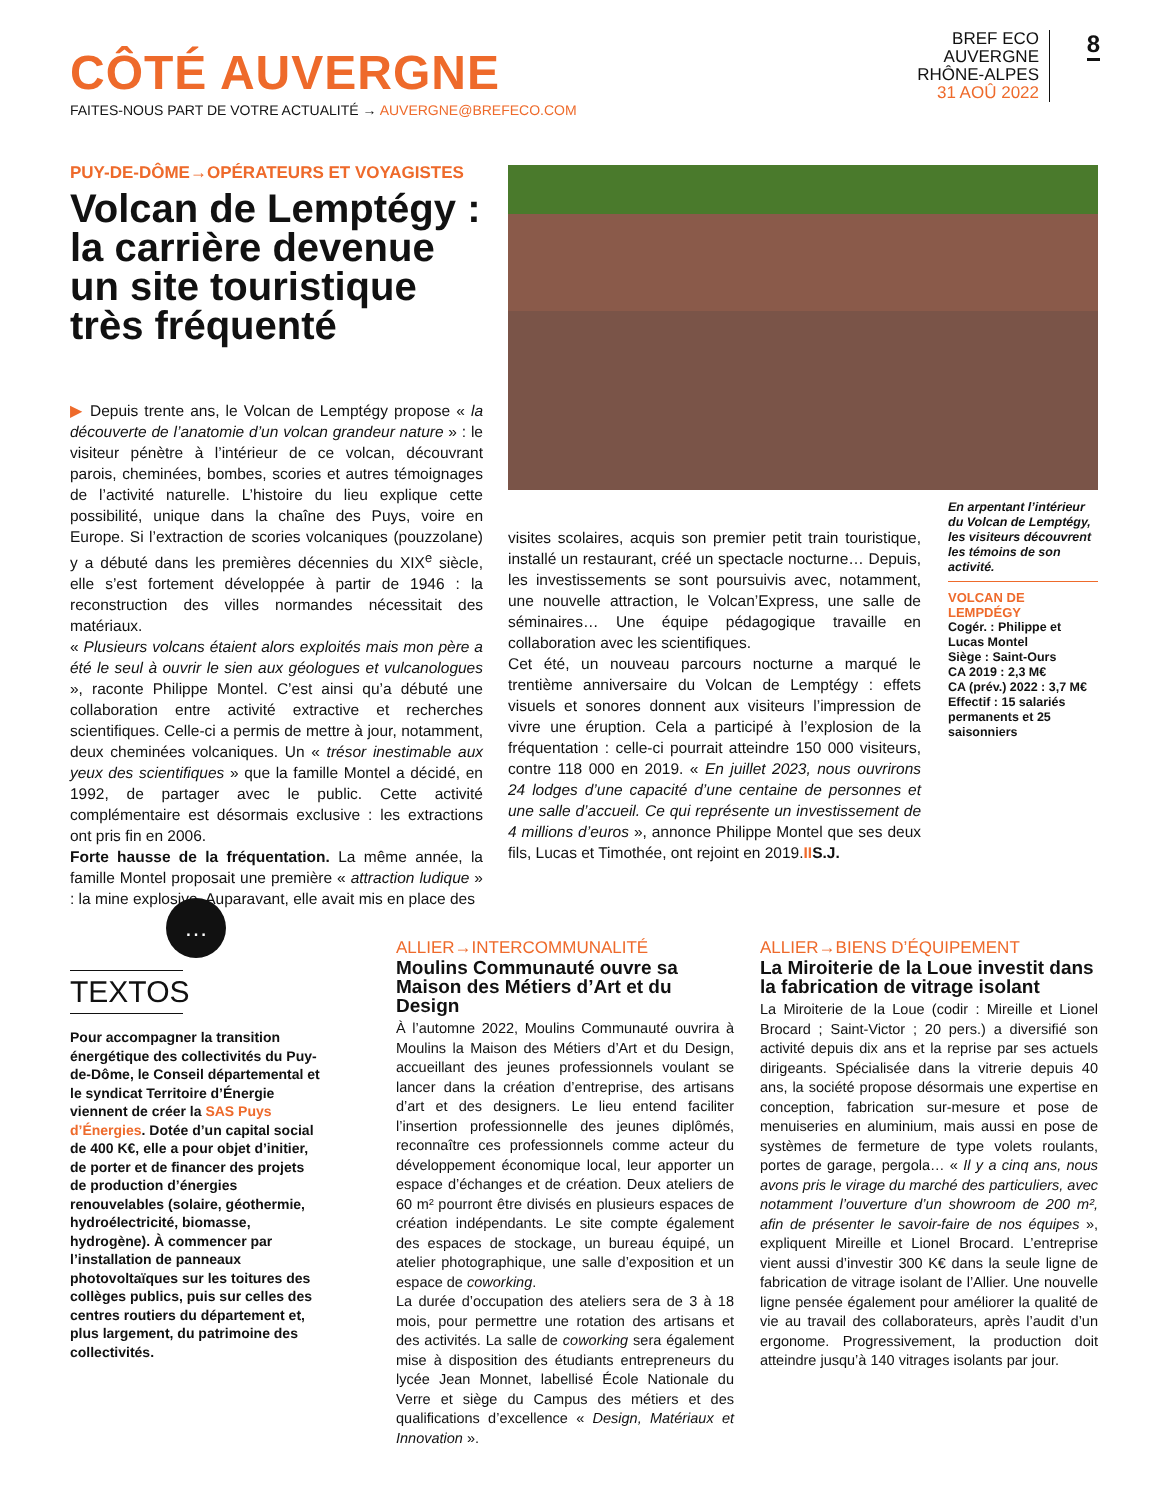CÔTÉ AUVERGNE
FAITES-NOUS PART DE VOTRE ACTUALITÉ → AUVERGNE@BREFECO.COM
BREF ECO
AUVERGNE
RHÔNE-ALPES
31 AOÛ 2022
8
PUY-DE-DÔME→OPÉRATEURS ET VOYAGISTES
Volcan de Lemptégy : la carrière devenue un site touristique très fréquenté
▶ Depuis trente ans, le Volcan de Lemptégy propose « la découverte de l’anatomie d’un volcan grandeur nature » : le visiteur pénètre à l’intérieur de ce volcan, découvrant parois, cheminées, bombes, scories et autres témoignages de l’activité naturelle. L’histoire du lieu explique cette possibilité, unique dans la chaîne des Puys, voire en Europe. Si l’extraction de scories volcaniques (pouzzolane) y a débuté dans les premières décennies du XIX<sup>e</sup> siècle, elle s’est fortement développée à partir de 1946 : la reconstruction des villes normandes nécessitait des matériaux.
« Plusieurs volcans étaient alors exploités mais mon père a été le seul à ouvrir le sien aux géologues et vulcanologues », raconte Philippe Montel. C’est ainsi qu’a débuté une collaboration entre activité extractive et recherches scientifiques. Celle-ci a permis de mettre à jour, notamment, deux cheminées volcaniques. Un « trésor inestimable aux yeux des scientifiques » que la famille Montel a décidé, en 1992, de partager avec le public. Cette activité complémentaire est désormais exclusive : les extractions ont pris fin en 2006.
Forte hausse de la fréquentation. La même année, la famille Montel proposait une première « attraction ludique » : la mine explosive. Auparavant, elle avait mis en place des
visites scolaires, acquis son premier petit train touristique, installé un restaurant, créé un spectacle nocturne… Depuis, les investissements se sont poursuivis avec, notamment, une nouvelle attraction, le Volcan’Express, une salle de séminaires… Une équipe pédagogique travaille en collaboration avec les scientifiques.
Cet été, un nouveau parcours nocturne a marqué le trentième anniversaire du Volcan de Lemptégy : effets visuels et sonores donnent aux visiteurs l’impression de vivre une éruption. Cela a participé à l’explosion de la fréquentation : celle-ci pourrait atteindre 150 000 visiteurs, contre 118 000 en 2019. « En juillet 2023, nous ouvrirons 24 lodges d’une capacité d’une centaine de personnes et une salle d’accueil. Ce qui représente un investissement de 4 millions d’euros », annonce Philippe Montel que ses deux fils, Lucas et Timothée, ont rejoint en 2019.II S.J.
En arpentant l’intérieur du Volcan de Lemptégy, les visiteurs découvrent les témoins de son activité.
VOLCAN DE LEMPDÉGY
Cogér. : Philippe et Lucas Montel
Siège : Saint-Ours
CA 2019 : 2,3 M€
CA (prév.) 2022 : 3,7 M€
Effectif : 15 salariés permanents et 25 saisonniers
…
TEXTOS
Pour accompagner la transition énergétique des collectivités du Puy-de-Dôme, le Conseil départemental et le syndicat Territoire d’Énergie viennent de créer la SAS Puys d’Énergies. Dotée d’un capital social de 400 K€, elle a pour objet d’initier, de porter et de financer des projets de production d’énergies renouvelables (solaire, géothermie, hydroélectricité, biomasse, hydrogène). À commencer par l’installation de panneaux photovoltaïques sur les toitures des collèges publics, puis sur celles des centres routiers du département et, plus largement, du patrimoine des collectivités.
ALLIER→INTERCOMMUNALITÉ
Moulins Communauté ouvre sa Maison des Métiers d’Art et du Design
À l’automne 2022, Moulins Communauté ouvrira à Moulins la Maison des Métiers d’Art et du Design, accueillant des jeunes professionnels voulant se lancer dans la création d’entreprise, des artisans d’art et des designers. Le lieu entend faciliter l’insertion professionnelle des jeunes diplômés, reconnaître ces professionnels comme acteur du développement économique local, leur apporter un espace d’échanges et de création. Deux ateliers de 60 m² pourront être divisés en plusieurs espaces de création indépendants. Le site compte également des espaces de stockage, un bureau équipé, un atelier photographique, une salle d’exposition et un espace de coworking.
La durée d’occupation des ateliers sera de 3 à 18 mois, pour permettre une rotation des artisans et des activités. La salle de coworking sera également mise à disposition des étudiants entrepreneurs du lycée Jean Monnet, labellisé École Nationale du Verre et siège du Campus des métiers et des qualifications d’excellence « Design, Matériaux et Innovation ».
ALLIER→BIENS D’ÉQUIPEMENT
La Miroiterie de la Loue investit dans la fabrication de vitrage isolant
La Miroiterie de la Loue (codir : Mireille et Lionel Brocard ; Saint-Victor ; 20 pers.) a diversifié son activité depuis dix ans et la reprise par ses actuels dirigeants. Spécialisée dans la vitrerie depuis 40 ans, la société propose désormais une expertise en conception, fabrication sur-mesure et pose de menuiseries en aluminium, mais aussi en pose de systèmes de fermeture de type volets roulants, portes de garage, pergola… « Il y a cinq ans, nous avons pris le virage du marché des particuliers, avec notamment l’ouverture d’un showroom de 200 m², afin de présenter le savoir-faire de nos équipes », expliquent Mireille et Lionel Brocard. L’entreprise vient aussi d’investir 300 K€ dans la seule ligne de fabrication de vitrage isolant de l’Allier. Une nouvelle ligne pensée également pour améliorer la qualité de vie au travail des collaborateurs, après l’audit d’un ergonome. Progressivement, la production doit atteindre jusqu’à 140 vitrages isolants par jour.